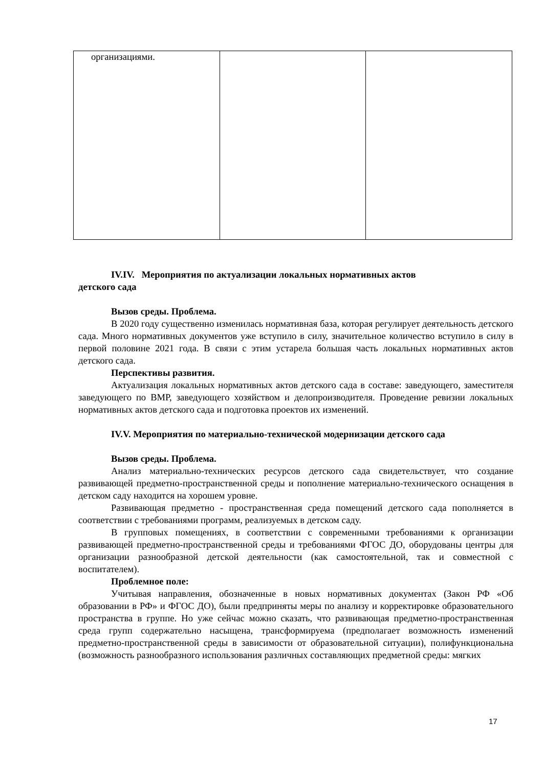| организациями. | | |
IV.IV. Мероприятия по актуализации локальных нормативных актов
детского сада
Вызов среды. Проблема.
В 2020 году существенно изменилась нормативная база, которая регулирует деятельность детского сада. Много нормативных документов уже вступило в силу, значительное количество вступило в силу в первой половине 2021 года. В связи с этим устарела большая часть локальных нормативных актов детского сада.
Перспективы развития.
Актуализация локальных нормативных актов детского сада в составе: заведующего, заместителя заведующего по ВМР, заведующего хозяйством и делопроизводителя. Проведение ревизии локальных нормативных актов детского сада и подготовка проектов их изменений.
IV.V. Мероприятия по материально-технической модернизации детского сада
Вызов среды. Проблема.
Анализ материально-технических ресурсов детского сада свидетельствует, что создание развивающей предметно-пространственной среды и пополнение материально-технического оснащения в детском саду находится на хорошем уровне.
Развивающая предметно - пространственная среда помещений детского сада пополняется в соответствии с требованиями программ, реализуемых в детском саду.
В групповых помещениях, в соответствии с современными требованиями к организации развивающей предметно-пространственной среды и требованиями ФГОС ДО, оборудованы центры для организации разнообразной детской деятельности (как самостоятельной, так и совместной с воспитателем).
Проблемное поле:
Учитывая направления, обозначенные в новых нормативных документах (Закон РФ «Об образовании в РФ» и ФГОС ДО), были предприняты меры по анализу и корректировке образовательного пространства в группе. Но уже сейчас можно сказать, что развивающая предметно-пространственная среда групп содержательно насыщена, трансформируема (предполагает возможность изменений предметно-пространственной среды в зависимости от образовательной ситуации), полифункциональна (возможность разнообразного использования различных составляющих предметной среды: мягких
17